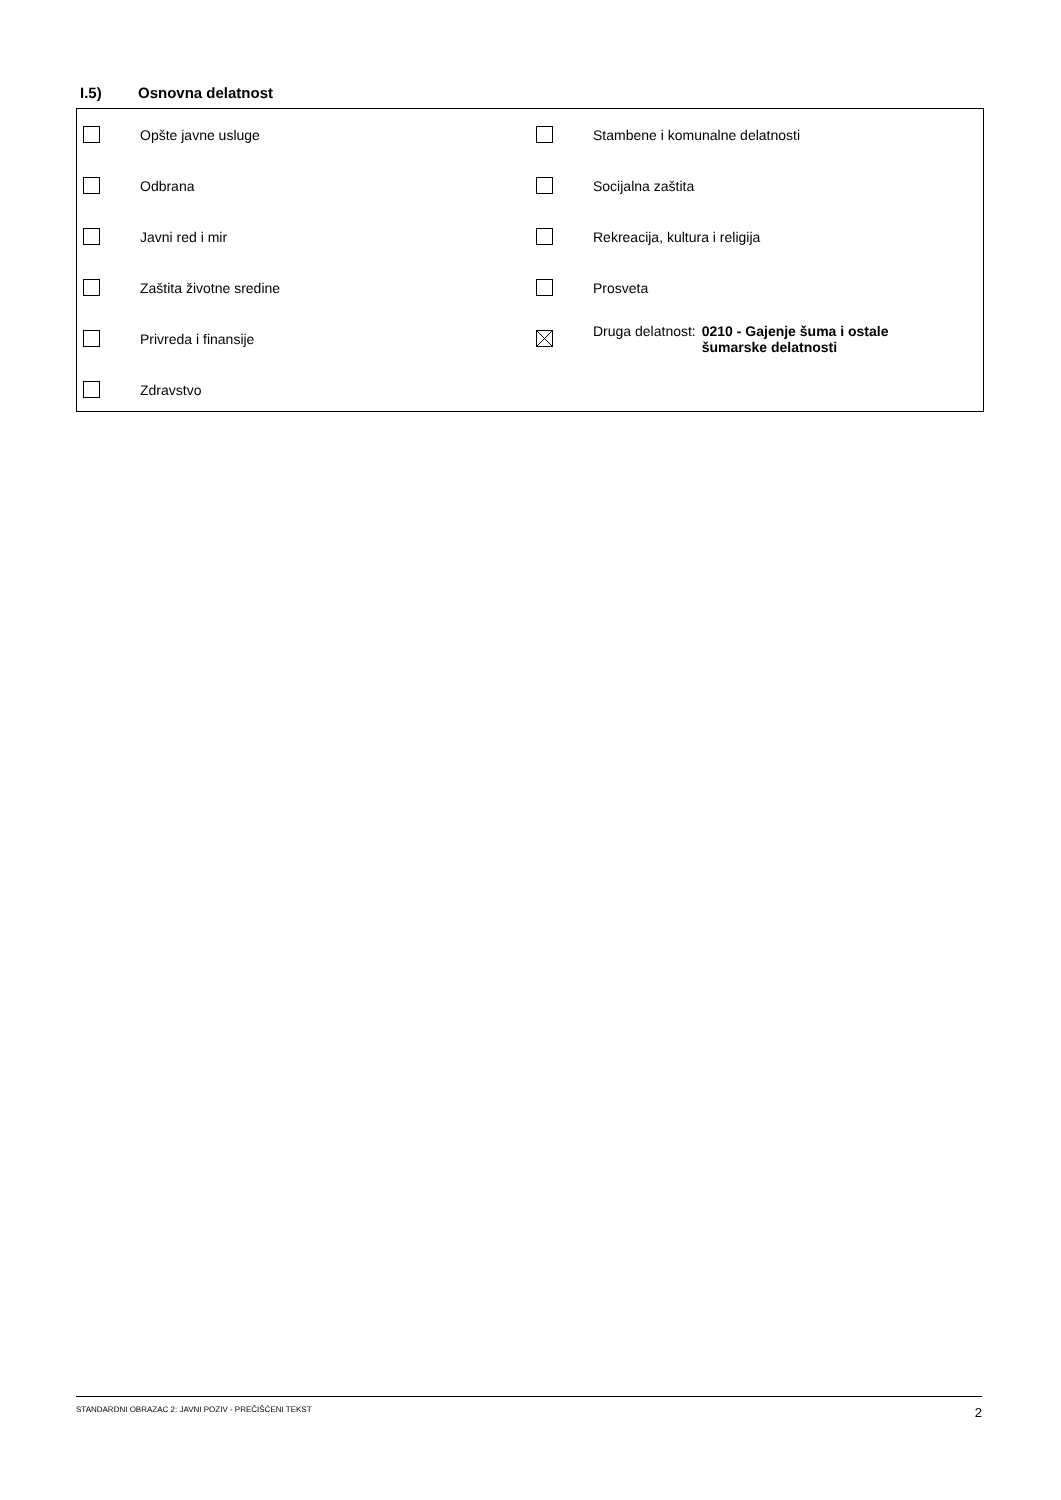I.5) Osnovna delatnost
Opšte javne usluge Stambene i komunalne delatnosti
Odbrana Socijalna zaštita
Javni red i mir Rekreacija, kultura i religija
Zaštita životne sredine Prosveta
Privreda i finansije
Druga delatnost: 0210 - Gajenje šuma i ostale
šumarske delatnosti
Zdravstvo
STANDARDNI OBRAZAC 2: JAVNI POZIV - PREČIŠĆENI TEKST 2